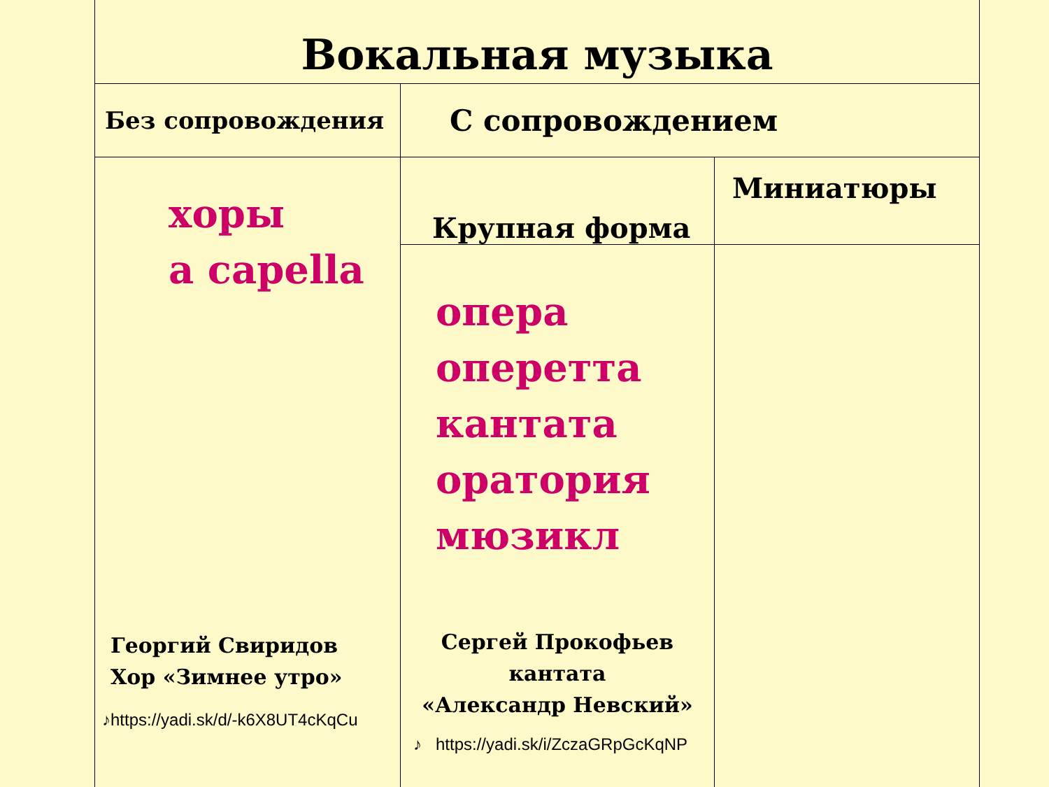| Вокальная музыка | | |
| Без сопровождения | С сопровождением | |
| хоры a capella Георгий Свиридов Хор «Зимнее утро» ♪https://yadi.sk/d/-k6X8UT4cKqCu | Крупная форма | Миниатюры |
| | опера оперетта кантата оратория мюзикл Сергей Прокофьев кантата «Александр Невский» ♪ https://yadi.sk/i/ZczaGRpGcKqNP | |